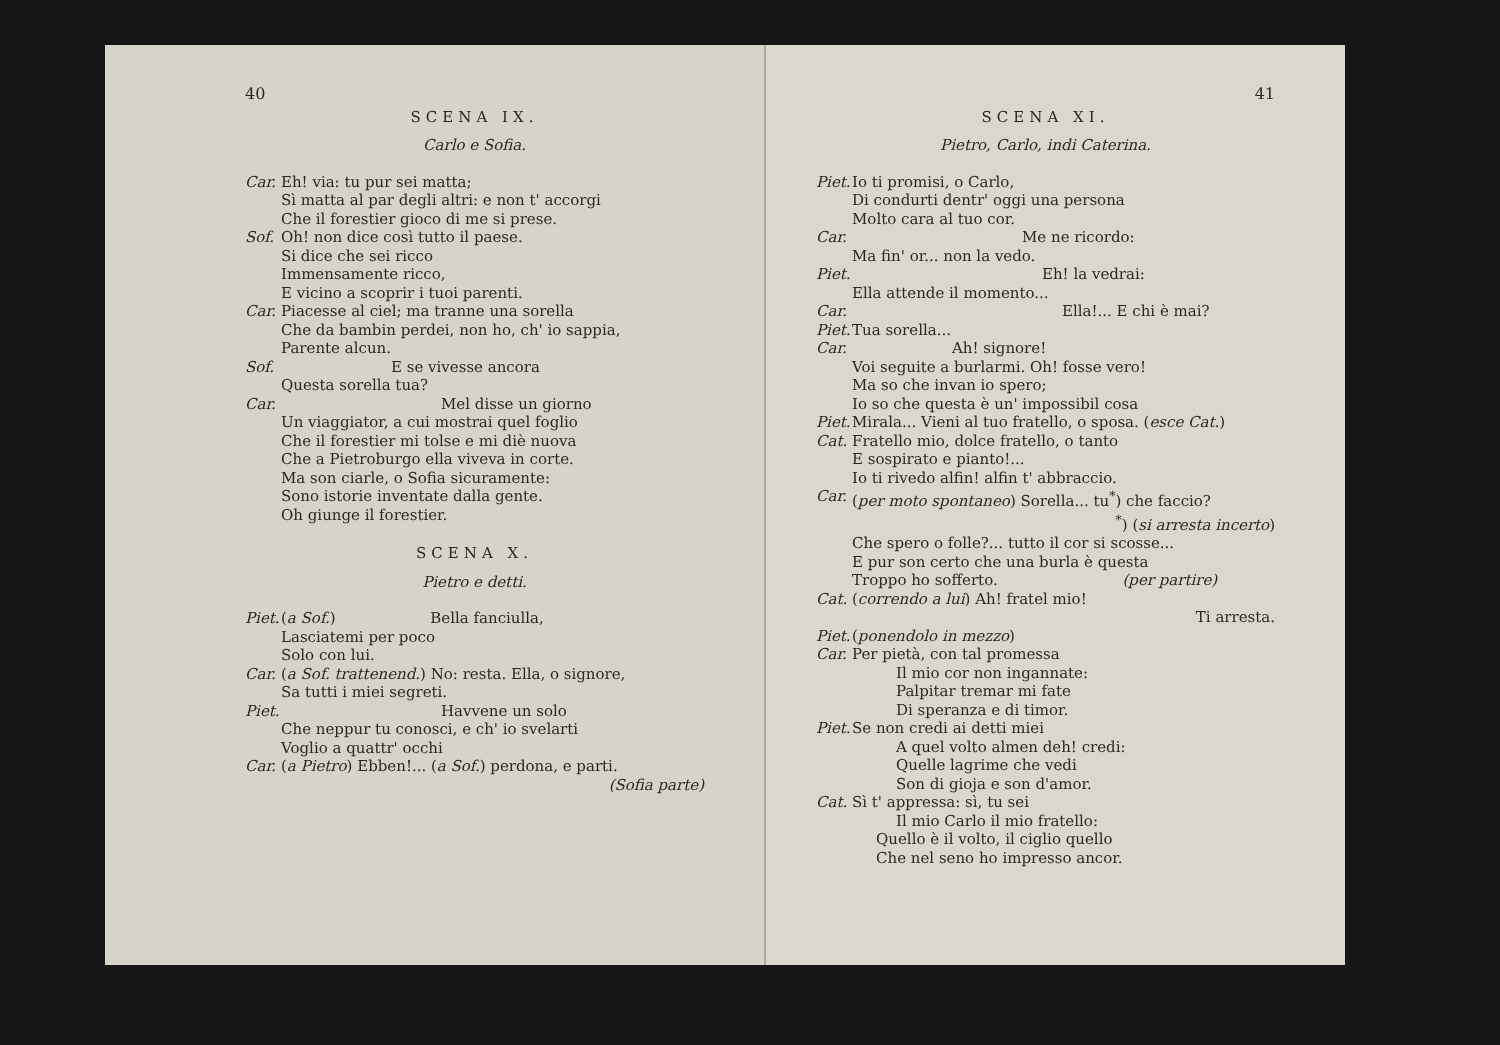40
SCENA IX.
Carlo e Sofia.
Car. Eh! via: tu pur sei matta;
Sì matta al par degli altri: e non t' accorgi
Che il forestier gioco di me si prese.
Sof. Oh! non dice così tutto il paese.
Si dice che sei ricco
Immensamente ricco,
E vicino a scoprir i tuoi parenti.
Car. Piacesse al ciel; ma tranne una sorella
Che da bambin perdei, non ho, ch' io sappia,
Parente alcun.
Sof. E se vivesse ancora
Questa sorella tua?
Car. Mel disse un giorno
Un viaggiator, a cui mostrai quel foglio
Che il forestier mi tolse e mi diè nuova
Che a Pietroburgo ella viveva in corte.
Ma son ciarle, o Sofia sicuramente:
Sono istorie inventate dalla gente.
Oh giunge il forestier.
SCENA X.
Pietro e detti.
Piet. (a Sof.) Bella fanciulla,
Lasciatemi per poco
Solo con lui.
Car. (a Sof. trattenend.) No: resta. Ella, o signore,
Sa tutti i miei segreti.
Piet. Havvene un solo
Che neppur tu conosci, e ch' io svelarti
Voglio a quattr' occhi
Car. (a Pietro) Ebben!... (a Sof.) perdona, e parti.
(Sofia parte)
41
SCENA XI.
Pietro, Carlo, indi Caterina.
Piet. Io ti promisi, o Carlo,
Di condurti dentr' oggi una persona
Molto cara al tuo cor.
Car. Me ne ricordo:
Ma fin' or... non la vedo.
Piet. Eh! la vedrai:
Ella attende il momento...
Car. Ella!... E chi è mai?
Piet. Tua sorella...
Car. Ah! signore!
Voi seguite a burlarmi. Oh! fosse vero!
Ma so che invan io spero;
Io so che questa è un' impossibil cosa
Piet. Mirala... Vieni al tuo fratello, o sposa. (esce Cat.)
Cat. Fratello mio, dolce fratello, o tanto
E sospirato e pianto!...
Io ti rivedo alfin! alfin t' abbraccio.
Car. (per moto spontaneo) Sorella... tu<sup>*</sup>) che faccio?
<sup>*</sup>) (si arresta incerto)
Che spero o folle?... tutto il cor si scosse...
E pur son certo che una burla è questa
Troppo ho sofferto. (per partire)
Cat. (correndo a lui) Ah! fratel mio!
Ti arresta.
Piet. (ponendolo in mezzo)
Car. Per pietà, con tal promessa
Il mio cor non ingannate:
Palpitar tremar mi fate
Di speranza e di timor.
Piet. Se non credi ai detti miei
A quel volto almen deh! credi:
Quelle lagrime che vedi
Son di gioja e son d'amor.
Cat. Sì t' appressa: sì, tu sei
Il mio Carlo il mio fratello:
Quello è il volto, il ciglio quello
Che nel seno ho impresso ancor.